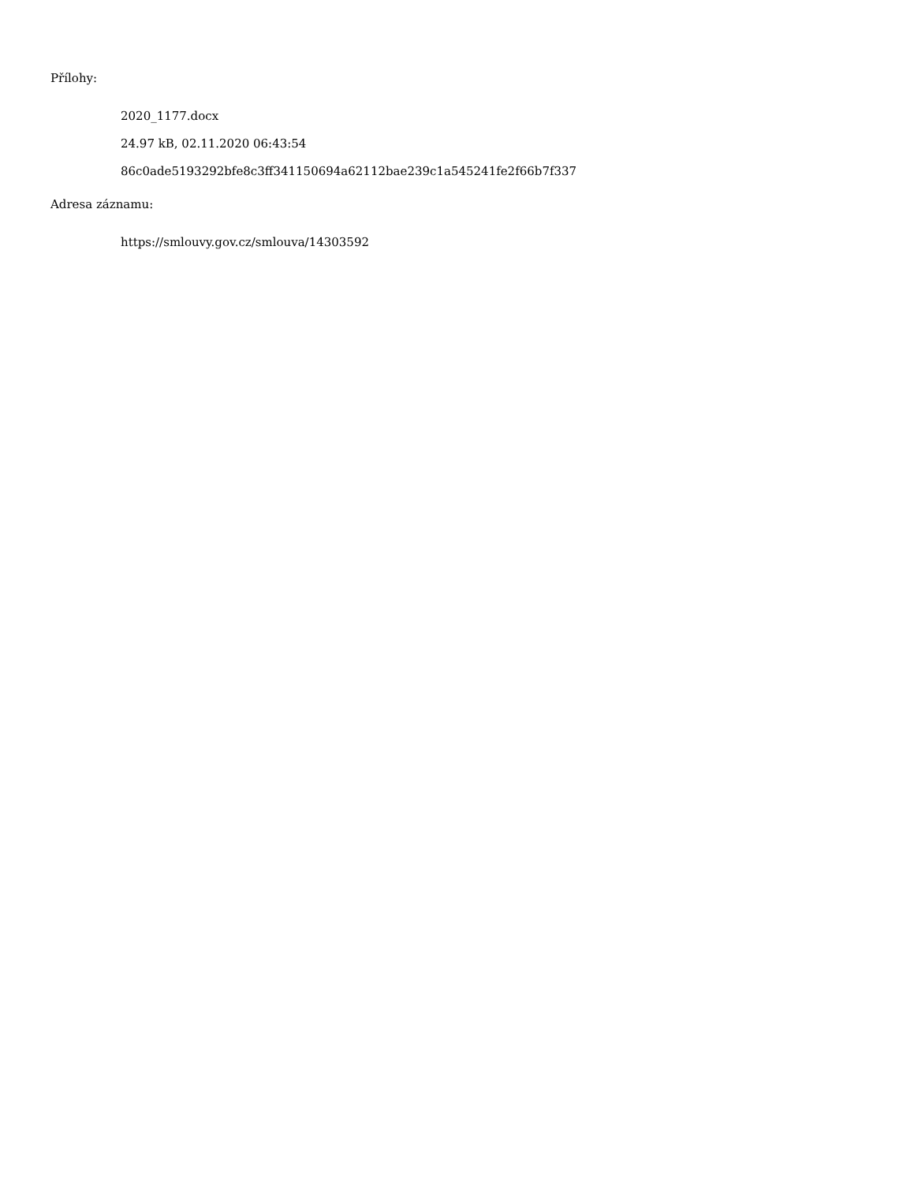Přílohy:
2020_1177.docx
24.97 kB, 02.11.2020 06:43:54
86c0ade5193292bfe8c3ff341150694a62112bae239c1a545241fe2f66b7f337
Adresa záznamu:
https://smlouvy.gov.cz/smlouva/14303592